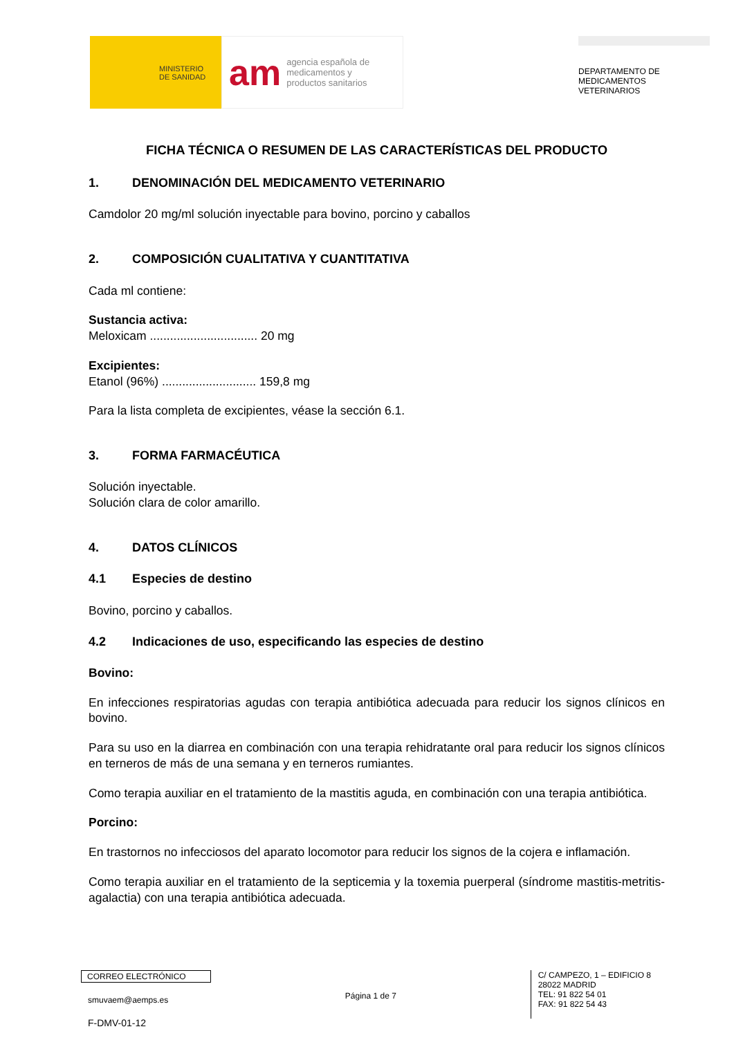MINISTERIO
DE SANIDAD
am agencia española de
medicamentos y
productos sanitarios
DEPARTAMENTO DE
MEDICAMENTOS
VETERINARIOS
FICHA TÉCNICA O RESUMEN DE LAS CARACTERÍSTICAS DEL PRODUCTO
1. DENOMINACIÓN DEL MEDICAMENTO VETERINARIO
Camdolor 20 mg/ml solución inyectable para bovino, porcino y caballos
2. COMPOSICIÓN CUALITATIVA Y CUANTITATIVA
Cada ml contiene:
Sustancia activa:
Meloxicam ................................ 20 mg
Excipientes:
Etanol (96%) ............................ 159,8 mg
Para la lista completa de excipientes, véase la sección 6.1.
3. FORMA FARMACÉUTICA
Solución inyectable.
Solución clara de color amarillo.
4. DATOS CLÍNICOS
4.1 Especies de destino
Bovino, porcino y caballos.
4.2 Indicaciones de uso, especificando las especies de destino
Bovino:
En infecciones respiratorias agudas con terapia antibiótica adecuada para reducir los signos clínicos en bovino.
Para su uso en la diarrea en combinación con una terapia rehidratante oral para reducir los signos clínicos en terneros de más de una semana y en terneros rumiantes.
Como terapia auxiliar en el tratamiento de la mastitis aguda, en combinación con una terapia antibiótica.
Porcino:
En trastornos no infecciosos del aparato locomotor para reducir los signos de la cojera e inflamación.
Como terapia auxiliar en el tratamiento de la septicemia y la toxemia puerperal (síndrome mastitis-metritis-agalactia) con una terapia antibiótica adecuada.
CORREO ELECTRÓNICO
smuvaem@aemps.es
F-DMV-01-12
Página 1 de 7
C/ CAMPEZO, 1 – EDIFICIO 8
28022 MADRID
TEL: 91 822 54 01
FAX: 91 822 54 43